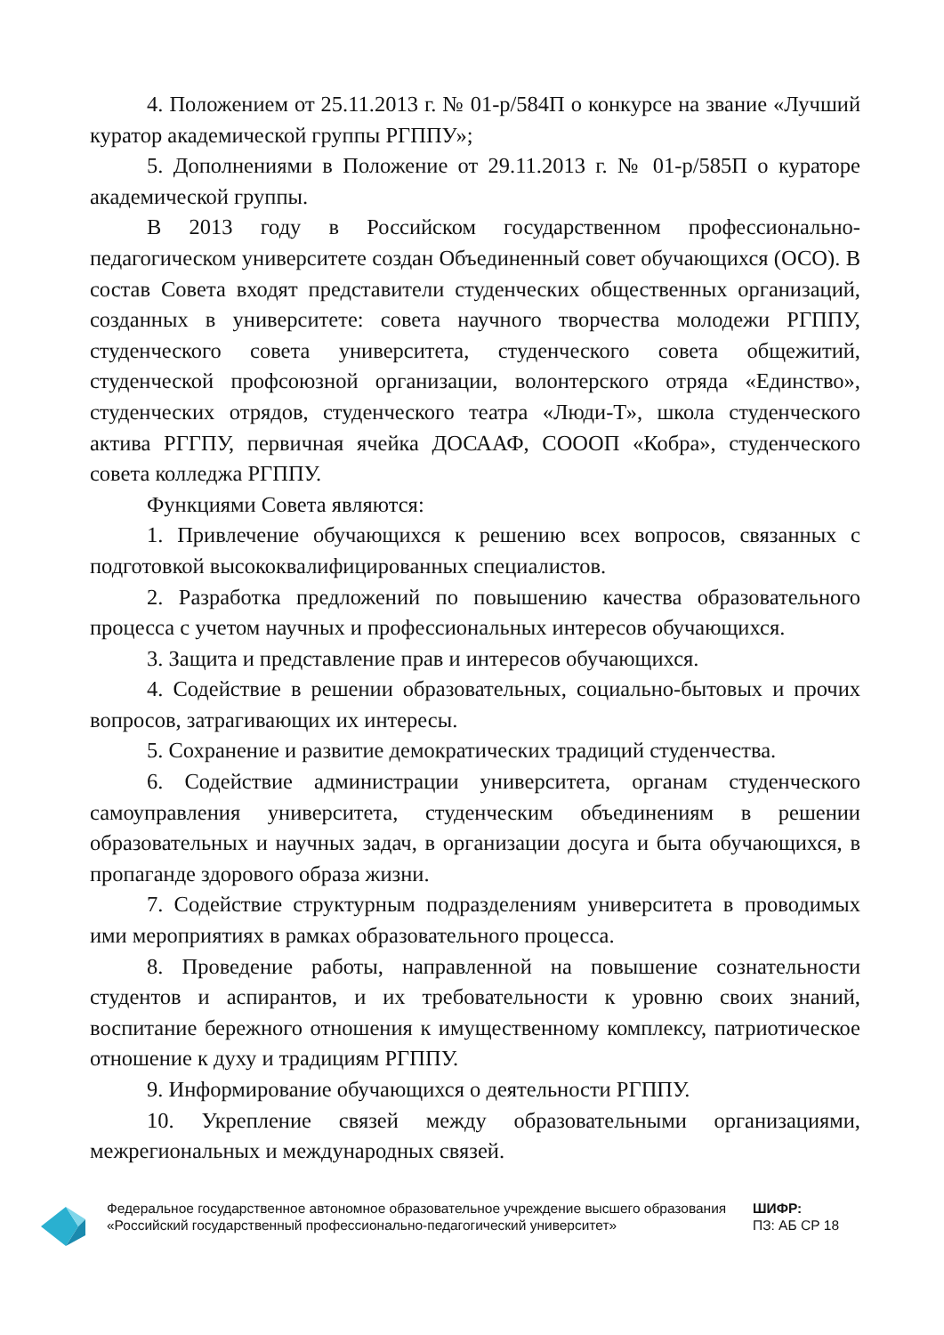4. Положением от 25.11.2013 г. № 01-р/584П о конкурсе на звание «Лучший куратор академической группы РГППУ»;
5. Дополнениями в Положение от 29.11.2013 г. № 01-р/585П о кураторе академической группы.
В 2013 году в Российском государственном профессионально-педагогическом университете создан Объединенный совет обучающихся (ОСО). В состав Совета входят представители студенческих общественных организаций, созданных в университете: совета научного творчества молодежи РГППУ, студенческого совета университета, студенческого совета общежитий, студенческой профсоюзной организации, волонтерского отряда «Единство», студенческих отрядов, студенческого театра «Люди-Т», школа студенческого актива РГГПУ, первичная ячейка ДОСААФ, СОООП «Кобра», студенческого совета колледжа РГППУ.
Функциями Совета являются:
1. Привлечение обучающихся к решению всех вопросов, связанных с подготовкой высококвалифицированных специалистов.
2. Разработка предложений по повышению качества образовательного процесса с учетом научных и профессиональных интересов обучающихся.
3. Защита и представление прав и интересов обучающихся.
4. Содействие в решении образовательных, социально-бытовых и прочих вопросов, затрагивающих их интересы.
5. Сохранение и развитие демократических традиций студенчества.
6. Содействие администрации университета, органам студенческого самоуправления университета, студенческим объединениям в решении образовательных и научных задач, в организации досуга и быта обучающихся, в пропаганде здорового образа жизни.
7. Содействие структурным подразделениям университета в проводимых ими мероприятиях в рамках образовательного процесса.
8. Проведение работы, направленной на повышение сознательности студентов и аспирантов, и их требовательности к уровню своих знаний, воспитание бережного отношения к имущественному комплексу, патриотическое отношение к духу и традициям РГППУ.
9. Информирование обучающихся о деятельности РГППУ.
10. Укрепление связей между образовательными организациями, межрегиональных и международных связей.
Федеральное государственное автономное образовательное учреждение высшего образования «Российский государственный профессионально-педагогический университет»
ШИФР:
ПЗ: АБ СР 18